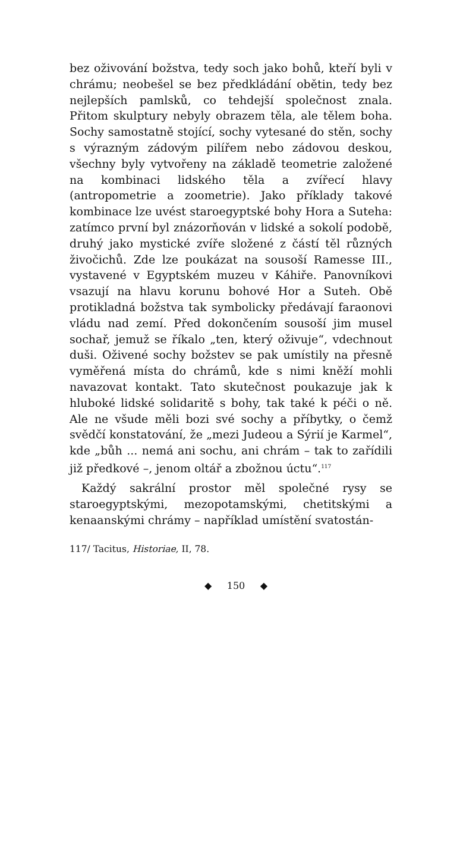bez oživování božstva, tedy soch jako bohů, kteří byli v chrámu; neobešel se bez předkládání obětin, tedy bez nejlepších pamlsků, co tehdejší společnost znala. Přitom skulptury nebyly obrazem těla, ale tělem boha. Sochy samostatně stojící, sochy vytesané do stěn, sochy s výrazným zádovým pilířem nebo zádovou deskou, všechny byly vytvořeny na základě teometrie založené na kombinaci lidského těla a zvířecí hlavy (antropometrie a zoometrie). Jako příklady takové kombinace lze uvést staroegyptské bohy Hora a Suteha: zatímco první byl znázorňován v lidské a sokolí podobě, druhý jako mystické zvíře složené z částí těl různých živočichů. Zde lze poukázat na sousoší Ramesse III., vystavené v Egyptském muzeu v Káhiře. Panovníkovi vsazují na hlavu korunu bohové Hor a Suteh. Obě protikladná božstva tak symbolicky předávají faraonovi vládu nad zemí. Před dokončením sousoší jim musel sochař, jemuž se říkalo „ten, který oživuje“, vdechnout duši. Oživené sochy božstev se pak umístily na přesně vyměřená místa do chrámů, kde s nimi kněží mohli navazovat kontakt. Tato skutečnost poukazuje jak k hluboké lidské solidaritě s bohy, tak také k péči o ně. Ale ne všude měli bozi své sochy a příbytky, o čemž svědčí konstatování, že „mezi Judeou a Sýrií je Karmel“, kde „bůh ... nemá ani sochu, ani chrám – tak to zařídili již předkové –, jenom oltář a zbožnou úctu“.<sup>117</sup>
Každý sakrální prostor měl společné rysy se staroegyptskými, mezopotamskými, chetitskými a kenaanskými chrámy – například umístění svatostán-
117/ Tacitus, Historiae, II, 78.
◆ 150 ◆